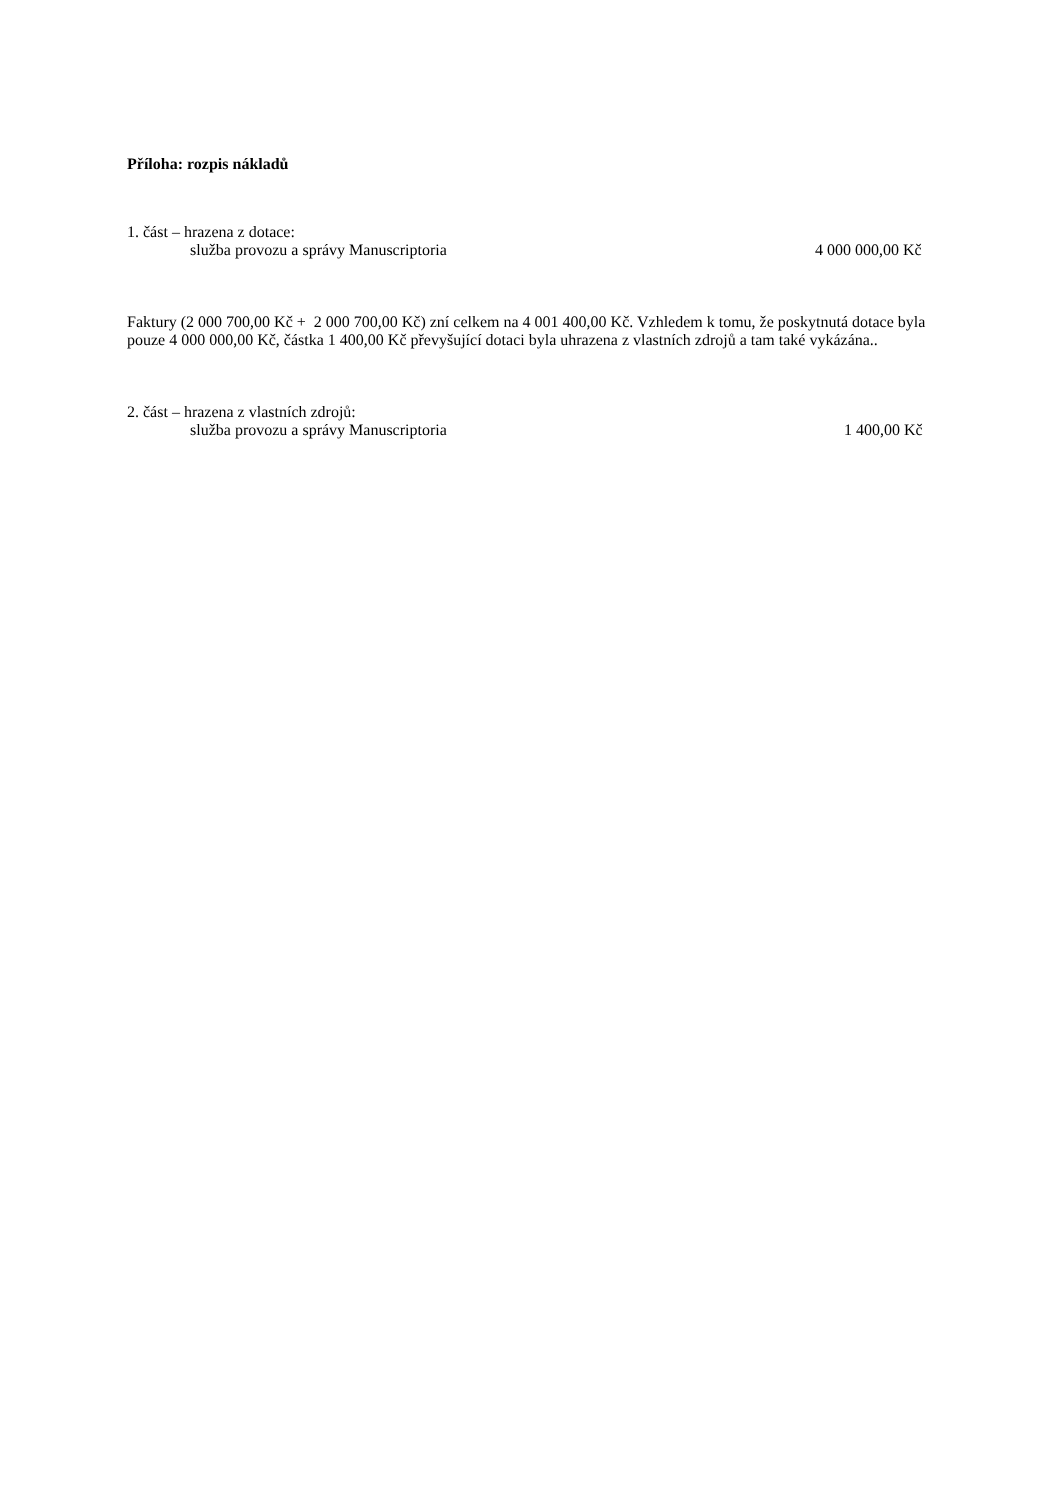Příloha: rozpis nákladů
1. část – hrazena z dotace:
služba provozu a správy Manuscriptoria 4 000 000,00 Kč
Faktury (2 000 700,00 Kč + 2 000 700,00 Kč) zní celkem na 4 001 400,00 Kč. Vzhledem k tomu, že poskytnutá dotace byla pouze 4 000 000,00 Kč, částka 1 400,00 Kč převyšující dotaci byla uhrazena z vlastních zdrojů a tam také vykázána..
2. část – hrazena z vlastních zdrojů:
služba provozu a správy Manuscriptoria 1 400,00 Kč